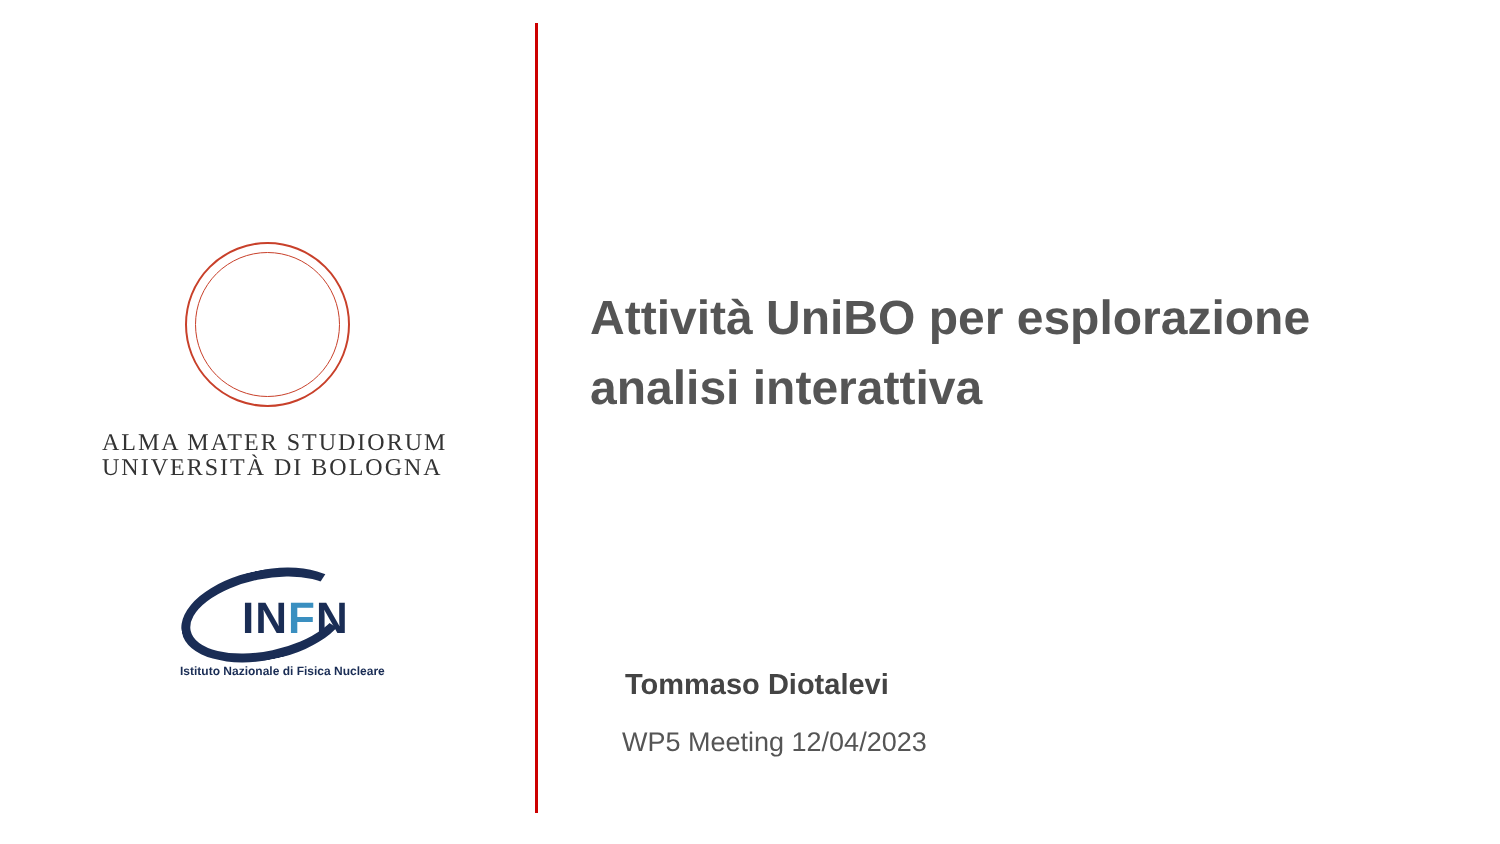ALMA MATER STUDIORUM
UNIVERSITÀ DI BOLOGNA
INFN
Istituto Nazionale di Fisica Nucleare
Attività UniBO per esplorazione analisi interattiva
Tommaso Diotalevi
WP5 Meeting 12/04/2023